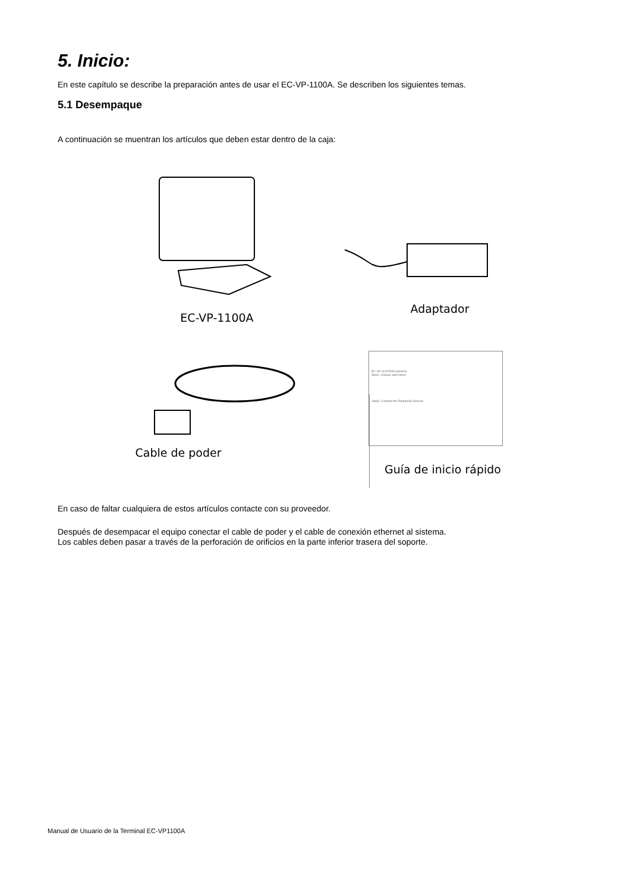5. Inicio:
En este capítulo se describe la preparación antes de usar el EC-VP-1100A. Se describen los siguientes temas.
5.1 Desempaque
A continuación se muentran los artículos que deben estar dentro de la caja:
EC-VP-1100A
Adaptador
Cable de poder
EC-VP-1100 POS terminal
Step1: Unpack and Check
Step2: Connect the Peripheral Devices
Guía de inicio rápido
En caso de faltar cualquiera de estos artículos contacte con su proveedor.
Después de desempacar el equipo conectar el cable de poder y el cable de conexión ethernet al sistema.
Los cables deben pasar a través de la perforación de orificios en la parte inferior trasera del soporte.
Manual de Usuario de la Terminal EC-VP1100A